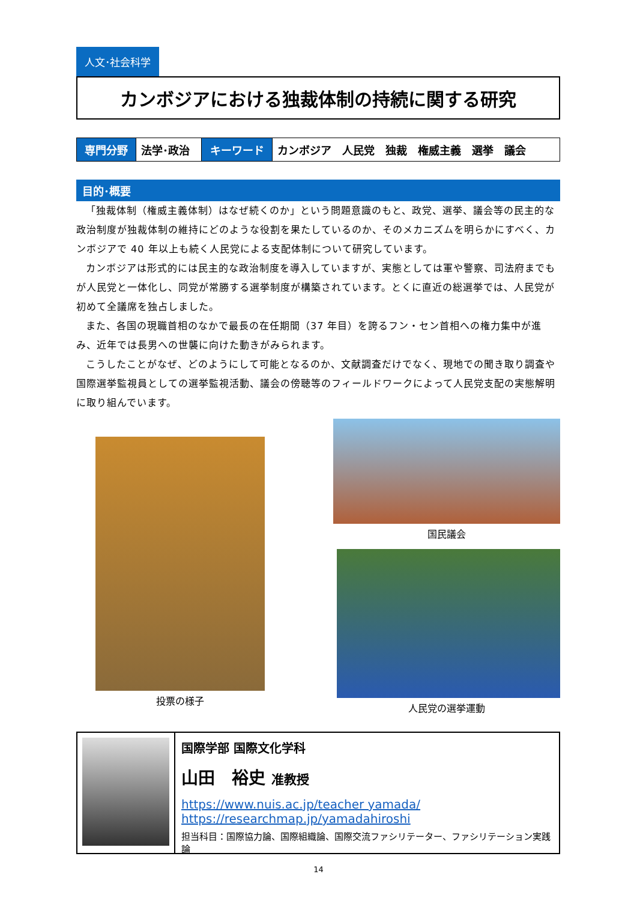人文･社会科学
カンボジアにおける独裁体制の持続に関する研究
| 専門分野 | 法学･政治 | キーワード | カンボジア 人民党 独裁 権威主義 選挙 議会 |
目的･概要
「独裁体制（権威主義体制）はなぜ続くのか」という問題意識のもと、政党、選挙、議会等の民主的な政治制度が独裁体制の維持にどのような役割を果たしているのか、そのメカニズムを明らかにすべく、カンボジアで 40 年以上も続く人民党による支配体制について研究しています。
カンボジアは形式的には民主的な政治制度を導入していますが、実態としては軍や警察、司法府までもが人民党と一体化し、同党が常勝する選挙制度が構築されています。とくに直近の総選挙では、人民党が初めて全議席を独占しました。
また、各国の現職首相のなかで最長の在任期間（37 年目）を誇るフン・セン首相への権力集中が進み、近年では長男への世襲に向けた動きがみられます。
こうしたことがなぜ、どのようにして可能となるのか、文献調査だけでなく、現地での聞き取り調査や国際選挙監視員としての選挙監視活動、議会の傍聴等のフィールドワークによって人民党支配の実態解明に取り組んでいます。
投票の様子
国民議会
人民党の選挙運動
国際学部 国際文化学科
山田　裕史 准教授
https://www.nuis.ac.jp/teacher yamada/
https://researchmap.jp/yamadahiroshi
担当科目：国際協力論、国際組織論、国際交流ファシリテーター、ファシリテーション実践論
14